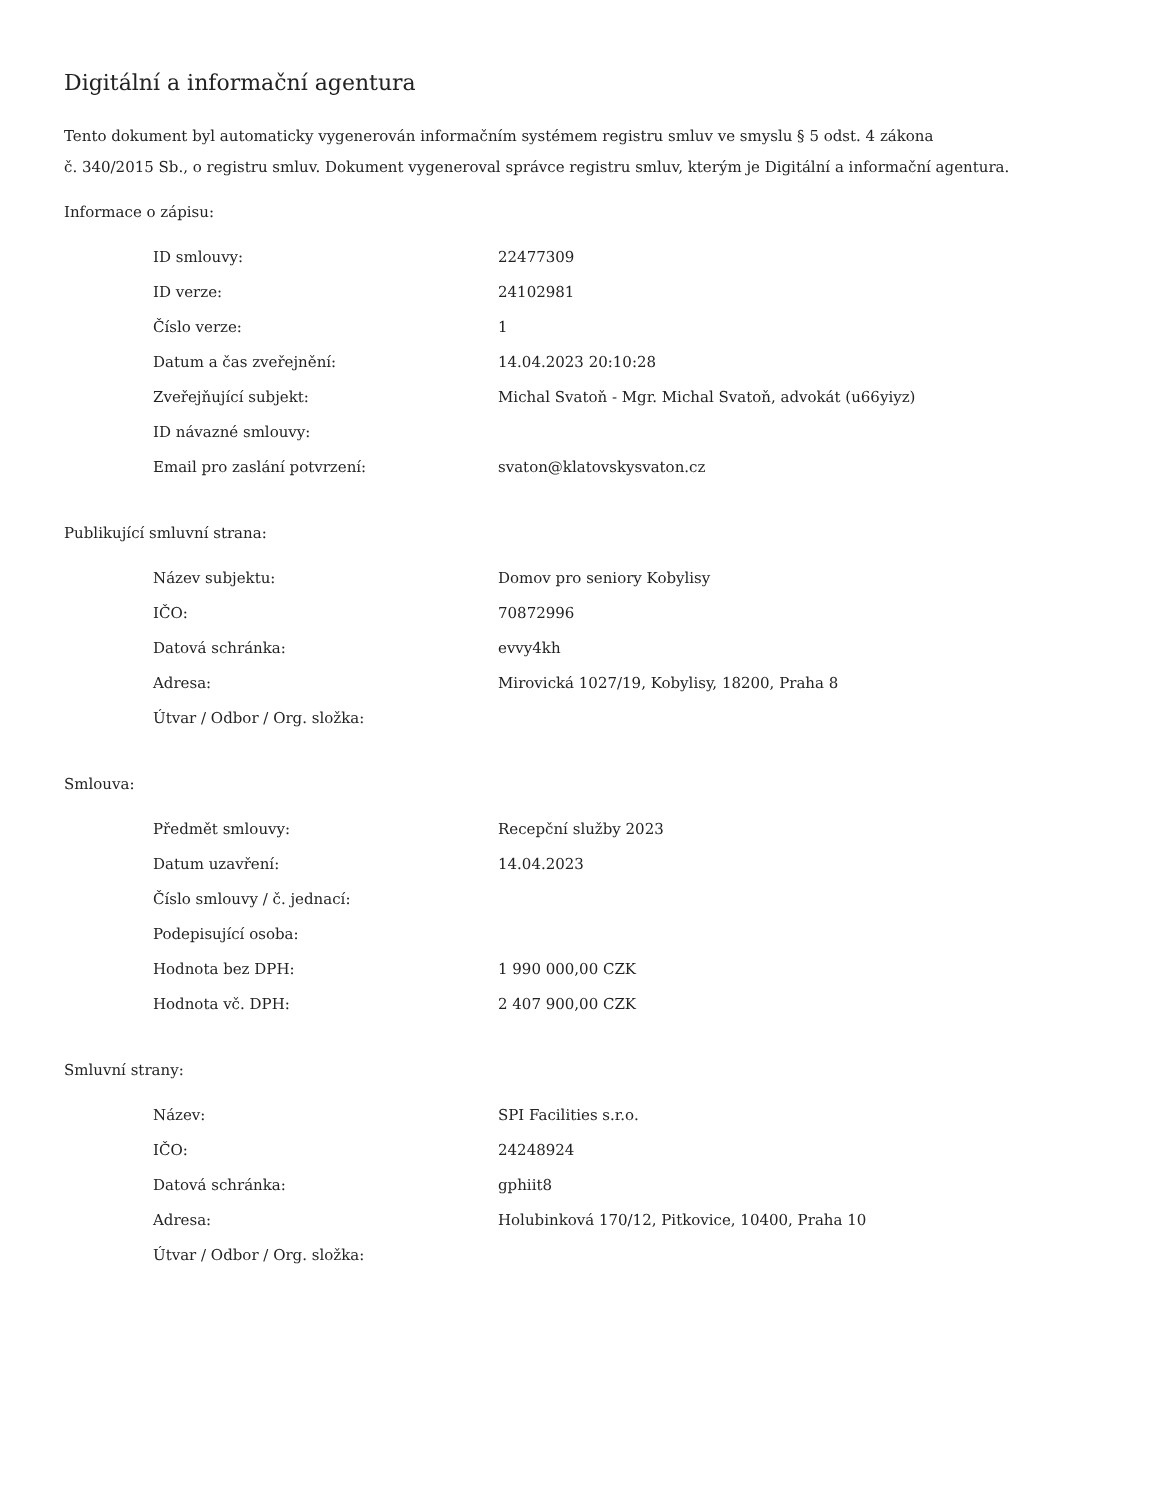Digitální a informační agentura
Tento dokument byl automaticky vygenerován informačním systémem registru smluv ve smyslu § 5 odst. 4 zákona
č. 340/2015 Sb., o registru smluv. Dokument vygeneroval správce registru smluv, kterým je Digitální a informační agentura.
Informace o zápisu:
| ID smlouvy: | 22477309 |
| ID verze: | 24102981 |
| Číslo verze: | 1 |
| Datum a čas zveřejnění: | 14.04.2023 20:10:28 |
| Zveřejňující subjekt: | Michal Svatoň - Mgr. Michal Svatoň, advokát (u66yiyz) |
| ID návazné smlouvy: | |
| Email pro zaslání potvrzení: | svaton@klatovskysvaton.cz |
Publikující smluvní strana:
| Název subjektu: | Domov pro seniory Kobylisy |
| IČO: | 70872996 |
| Datová schránka: | evvy4kh |
| Adresa: | Mirovická 1027/19, Kobylisy, 18200, Praha 8 |
| Útvar / Odbor / Org. složka: | |
Smlouva:
| Předmět smlouvy: | Recepční služby 2023 |
| Datum uzavření: | 14.04.2023 |
| Číslo smlouvy / č. jednací: | |
| Podepisující osoba: | |
| Hodnota bez DPH: | 1 990 000,00 CZK |
| Hodnota vč. DPH: | 2 407 900,00 CZK |
Smluvní strany:
| Název: | SPI Facilities s.r.o. |
| IČO: | 24248924 |
| Datová schránka: | gphiit8 |
| Adresa: | Holubinková 170/12, Pitkovice, 10400, Praha 10 |
| Útvar / Odbor / Org. složka: | |